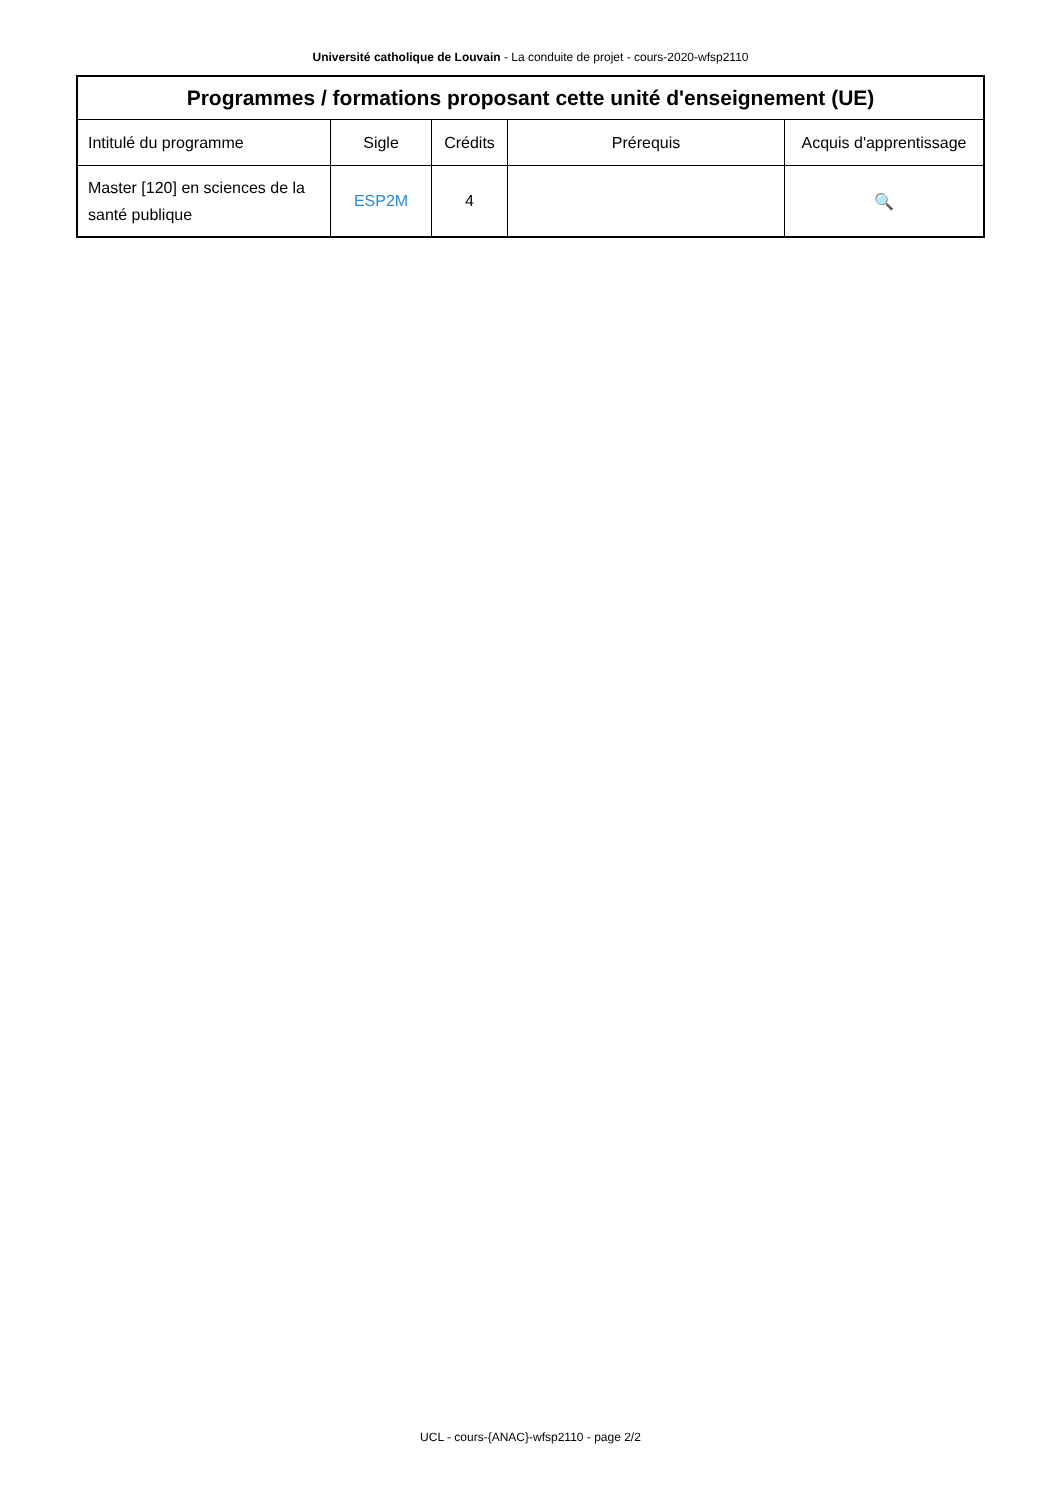Université catholique de Louvain - La conduite de projet - cours-2020-wfsp2110
| Programmes / formations proposant cette unité d'enseignement (UE) | | | | |
| --- | --- | --- | --- | --- |
| Intitulé du programme | Sigle | Crédits | Prérequis | Acquis d'apprentissage |
| Master [120] en sciences de la santé publique | ESP2M | 4 | | 🔍 |
UCL - cours-{ANAC}-wfsp2110 - page 2/2